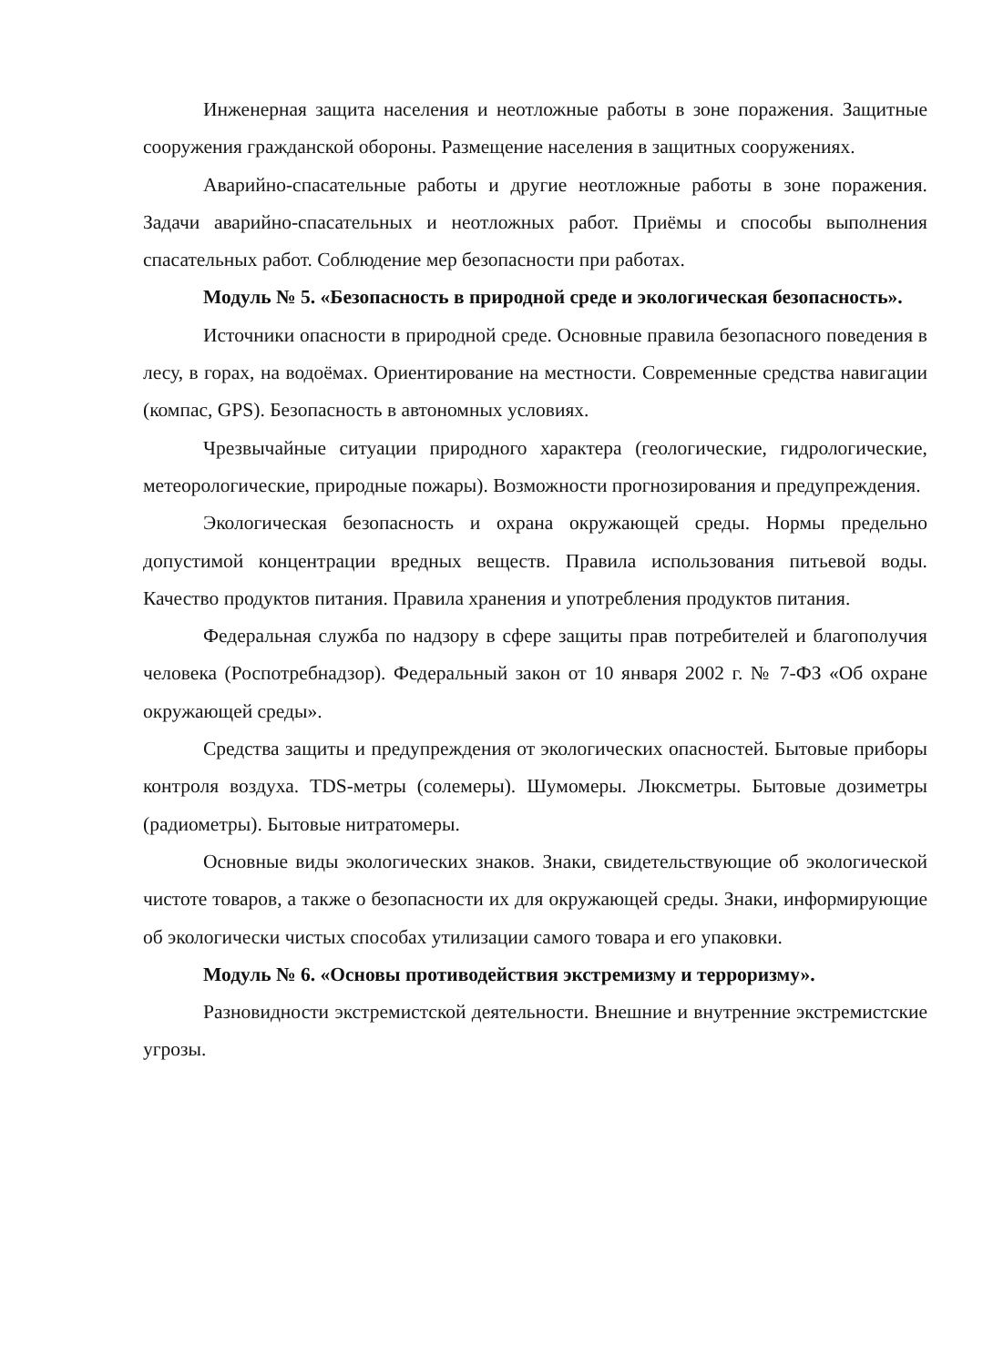Инженерная защита населения и неотложные работы в зоне поражения. Защитные сооружения гражданской обороны. Размещение населения в защитных сооружениях.
Аварийно-спасательные работы и другие неотложные работы в зоне поражения. Задачи аварийно-спасательных и неотложных работ. Приёмы и способы выполнения спасательных работ. Соблюдение мер безопасности при работах.
Модуль № 5. «Безопасность в природной среде и экологическая безопасность».
Источники опасности в природной среде. Основные правила безопасного поведения в лесу, в горах, на водоёмах. Ориентирование на местности. Современные средства навигации (компас, GPS). Безопасность в автономных условиях.
Чрезвычайные ситуации природного характера (геологические, гидрологические, метеорологические, природные пожары). Возможности прогнозирования и предупреждения.
Экологическая безопасность и охрана окружающей среды. Нормы предельно допустимой концентрации вредных веществ. Правила использования питьевой воды. Качество продуктов питания. Правила хранения и употребления продуктов питания.
Федеральная служба по надзору в сфере защиты прав потребителей и благополучия человека (Роспотребнадзор). Федеральный закон от 10 января 2002 г. № 7-ФЗ «Об охране окружающей среды».
Средства защиты и предупреждения от экологических опасностей. Бытовые приборы контроля воздуха. TDS-метры (солемеры). Шумомеры. Люксметры. Бытовые дозиметры (радиометры). Бытовые нитратомеры.
Основные виды экологических знаков. Знаки, свидетельствующие об экологической чистоте товаров, а также о безопасности их для окружающей среды. Знаки, информирующие об экологически чистых способах утилизации самого товара и его упаковки.
Модуль № 6. «Основы противодействия экстремизму и терроризму».
Разновидности экстремистской деятельности. Внешние и внутренние экстремистские угрозы.